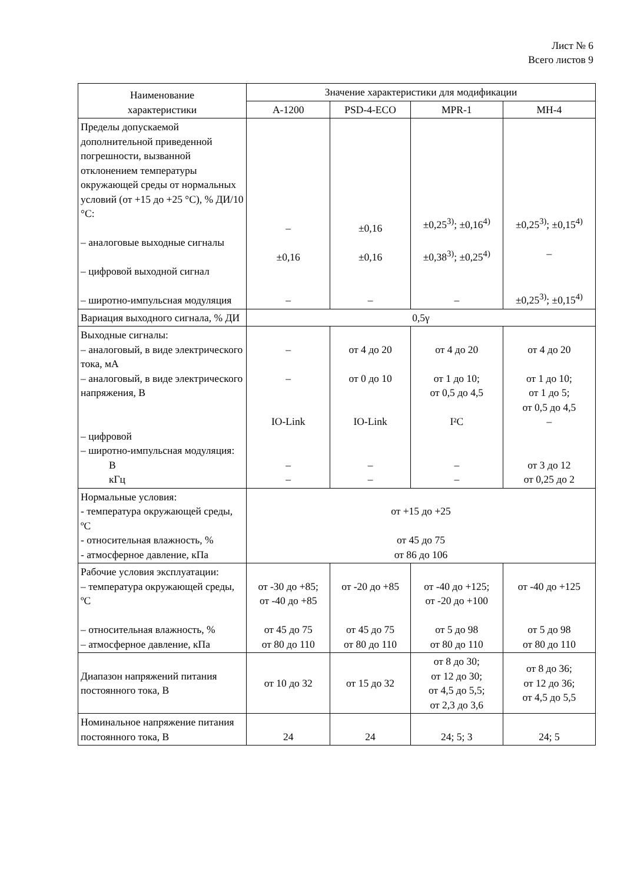Лист № 6
Всего листов 9
| Наименование характеристики | Значение характеристики для модификации | | | |
| --- | --- | --- | --- | --- |
| | A-1200 | PSD-4-ECO | MPR-1 | MH-4 |
| Пределы допускаемой дополнительной приведенной погрешности, вызванной отклонением температуры окружающей среды от нормальных условий (от +15 до +25 °С), % ДИ/10 °С: – аналоговые выходные сигналы – цифровой выходной сигнал – широтно-импульсная модуляция | – ±0,16 – | ±0,16 ±0,16 – | ±0,25<sup>3)</sup>; ±0,16<sup>4)</sup> ±0,38<sup>3)</sup>; ±0,25<sup>4)</sup> – | ±0,25<sup>3)</sup>; ±0,15<sup>4)</sup> – ±0,25<sup>3)</sup>; ±0,15<sup>4)</sup> |
| Вариация выходного сигнала, % ДИ | 0,5γ | | | |
| Выходные сигналы: – аналоговый, в виде электрического тока, мА – аналоговый, в виде электрического напряжения, В – цифровой – широтно-импульсная модуляция: В кГц | – – IO-Link – – | от 4 до 20 от 0 до 10 IO-Link – – | от 4 до 20 от 1 до 10; от 0,5 до 4,5 I²C – – | от 4 до 20 от 1 до 10; от 1 до 5; от 0,5 до 4,5 – от 3 до 12 от 0,25 до 2 |
| Нормальные условия: - температура окружающей среды, ºС - относительная влажность, % - атмосферное давление, кПа | от +15 до +25 от 45 до 75 от 86 до 106 | | | |
| Рабочие условия эксплуатации: – температура окружающей среды, ºС – относительная влажность, % – атмосферное давление, кПа | от -30 до +85; от -40 до +85 от 45 до 75 от 80 до 110 | от -20 до +85 от 45 до 75 от 80 до 110 | от -40 до +125; от -20 до +100 от 5 до 98 от 80 до 110 | от -40 до +125 от 5 до 98 от 80 до 110 |
| Диапазон напряжений питания постоянного тока, В | от 10 до 32 | от 15 до 32 | от 8 до 30; от 12 до 30; от 4,5 до 5,5; от 2,3 до 3,6 | от 8 до 36; от 12 до 36; от 4,5 до 5,5 |
| Номинальное напряжение питания постоянного тока, В | 24 | 24 | 24; 5; 3 | 24; 5 |